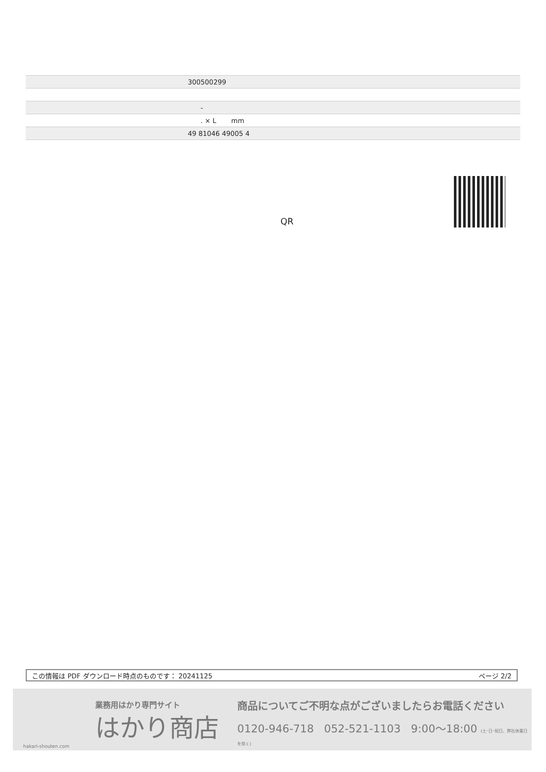| | 300500299 |
| | - |
| | . × L mm |
| | 49 81046 49005 4 |
QR
この情報は PDF ダウンロード時点のものです： 20241125 ページ 2/2
業務用はかり専門サイト
はかり商店
hakari-shouten.com
商品についてご不明な点がございましたらお電話ください
0120-946-718 052-521-1103 9:00〜18:00 (土･日･祝日、弊社休業日を除く)